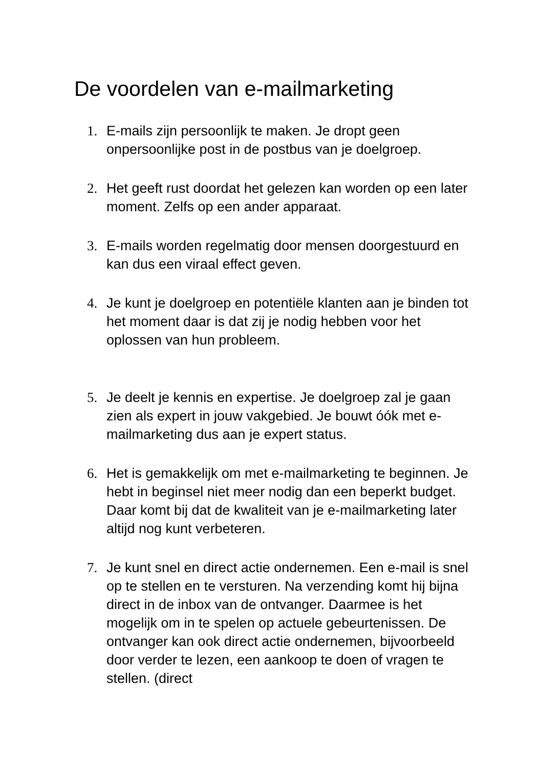De voordelen van e-mailmarketing
1. E-mails zijn persoonlijk te maken. Je dropt geen onpersoonlijke post in de postbus van je doelgroep.
2. Het geeft rust doordat het gelezen kan worden op een later moment. Zelfs op een ander apparaat.
3. E-mails worden regelmatig door mensen doorgestuurd en kan dus een viraal effect geven.
4. Je kunt je doelgroep en potentiële klanten aan je binden tot het moment daar is dat zij je nodig hebben voor het oplossen van hun probleem.
5. Je deelt je kennis en expertise. Je doelgroep zal je gaan zien als expert in jouw vakgebied. Je bouwt óók met e-mailmarketing dus aan je expert status.
6. Het is gemakkelijk om met e-mailmarketing te beginnen. Je hebt in beginsel niet meer nodig dan een beperkt budget. Daar komt bij dat de kwaliteit van je e-mailmarketing later altijd nog kunt verbeteren.
7. Je kunt snel en direct actie ondernemen. Een e-mail is snel op te stellen en te versturen. Na verzending komt hij bijna direct in de inbox van de ontvanger. Daarmee is het mogelijk om in te spelen op actuele gebeurtenissen. De ontvanger kan ook direct actie ondernemen, bijvoorbeeld door verder te lezen, een aankoop te doen of vragen te stellen. (direct